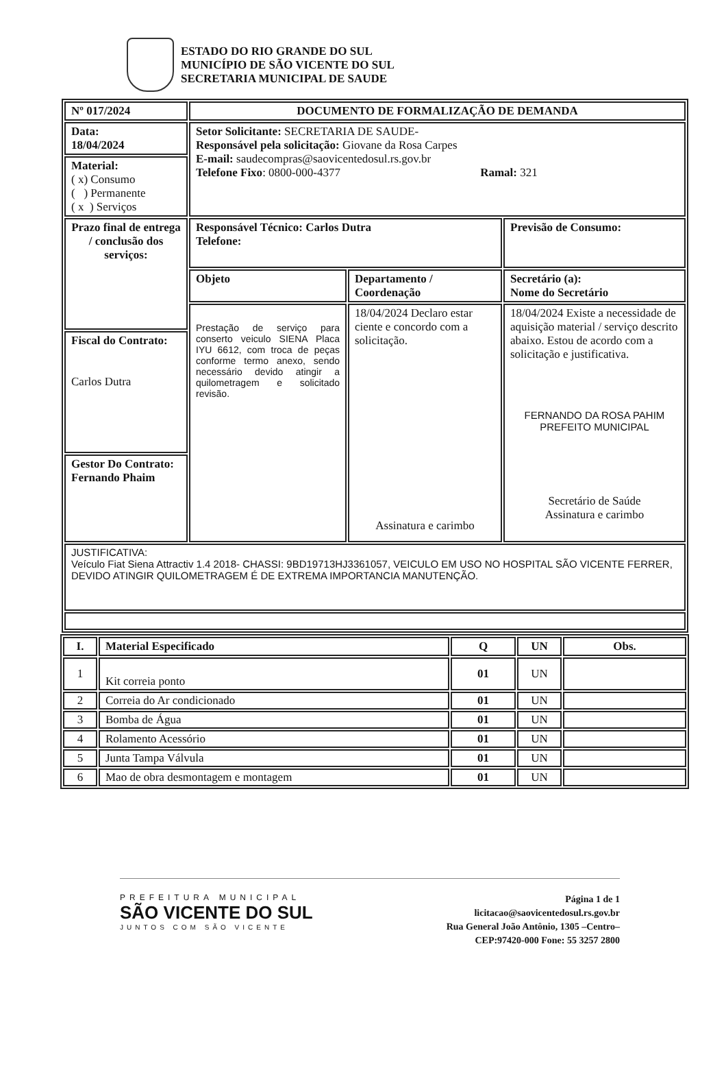ESTADO DO RIO GRANDE DO SUL
MUNICÍPIO DE SÃO VICENTE DO SUL
SECRETARIA MUNICIPAL DE SAUDE
| Nº 017/2024 | DOCUMENTO DE FORMALIZAÇÃO DE DEMANDA | | |
| --- | --- | --- | --- |
| Data: 18/04/2024 | Setor Solicitante: SECRETARIA DE SAUDE- Responsável pela solicitação: Giovane da Rosa Carpes E-mail: saudecompras@saovicentedosul.rs.gov.br Telefone Fixo : 0800-000-4377 Ramal: 321 | | |
| Material: ( x) Consumo ( ) Permanente ( x ) Serviços | | | |
| Prazo final de entrega / conclusão dos serviços: | Responsável Técnico: Carlos Dutra Telefone: | | Previsão de Consumo: |
| | Objeto | Departamento / Coordenação | Secretário (a): Nome do Secretário |
| | Prestação de serviço para conserto veiculo SIENA Placa IYU 6612, com troca de peças conforme termo anexo, sendo necessário devido atingir a quilometragem e solicitado revisão. | 18/04/2024 Declaro estar ciente e concordo com a solicitação. Assinatura e carimbo | 18/04/2024 Existe a necessidade de aquisição material / serviço descrito abaixo. Estou de acordo com a solicitação e justificativa. FERNANDO DA ROSA PAHIM PREFEITO MUNICIPAL Secretário de Saúde Assinatura e carimbo |
| Fiscal do Contrato: Carlos Dutra | | | |
| Gestor Do Contrato: Fernando Phaim | | | |
| JUSTIFICATIVA: Veículo Fiat Siena Attractiv 1.4 2018- CHASSI: 9BD19713HJ3361057, VEICULO EM USO NO HOSPITAL SÃO VICENTE FERRER, DEVIDO ATINGIR QUILOMETRAGEM É DE EXTREMA IMPORTANCIA MANUTENÇÃO. | | | |
| I. | Material Especificado | Q | UN | Obs. |
| --- | --- | --- | --- | --- |
| 1 | Kit correia ponto | 01 | UN | |
| 2 | Correia do Ar condicionado | 01 | UN | |
| 3 | Bomba de Água | 01 | UN | |
| 4 | Rolamento Acessório | 01 | UN | |
| 5 | Junta Tampa Válvula | 01 | UN | |
| 6 | Mao de obra desmontagem e montagem | 01 | UN | |
PREFEITURA MUNICIPAL
SÃO VICENTE DO SUL
JUNTOS COM SÃO VICENTE
Página 1 de 1
licitacao@saovicentedosul.rs.gov.br
Rua General João Antônio, 1305 –Centro–
CEP:97420-000 Fone: 55 3257 2800